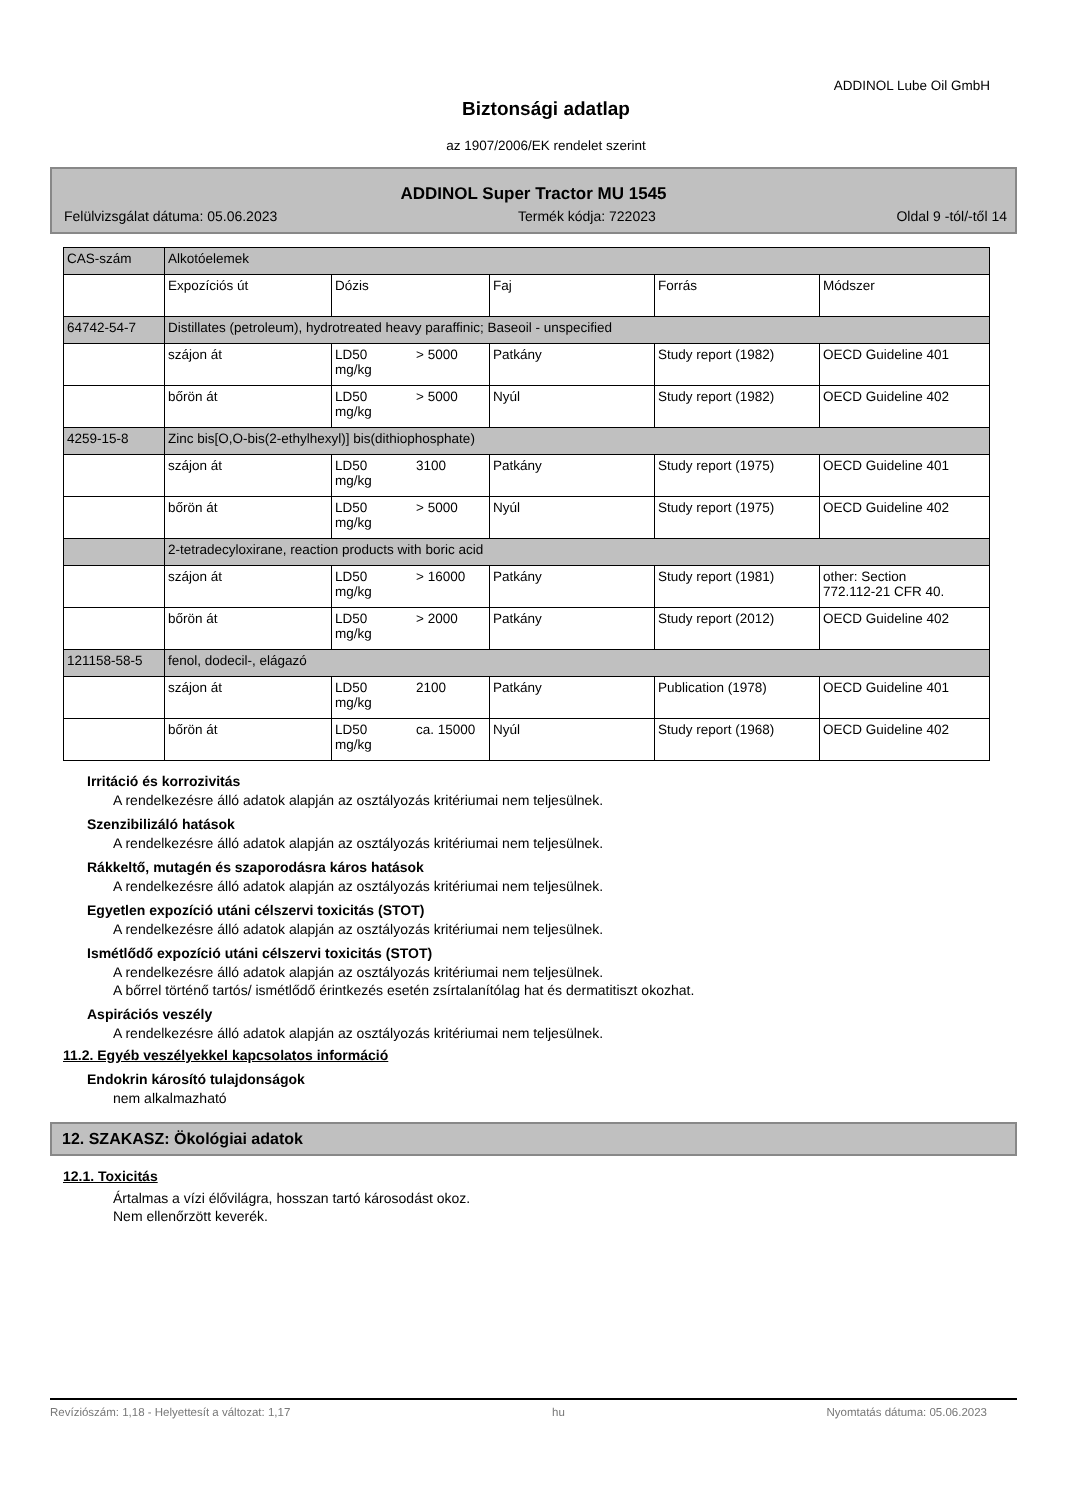ADDINOL Lube Oil GmbH
Biztonsági adatlap
az 1907/2006/EK rendelet szerint
ADDINOL Super Tractor MU 1545
Felülvizsgálat dátuma: 05.06.2023 Termék kódja: 722023 Oldal 9 -tól/-től 14
| CAS-szám | Alkotóelemek | | | | | |
| | Expozíciós út | Dózis | | Faj | Forrás | Módszer |
| 64742-54-7 | Distillates (petroleum), hydrotreated heavy paraffinic; Baseoil - unspecified | | | | | |
| | szájon át | LD50 mg/kg | > 5000 | Patkány | Study report (1982) | OECD Guideline 401 |
| | bőrön át | LD50 mg/kg | > 5000 | Nyúl | Study report (1982) | OECD Guideline 402 |
| 4259-15-8 | Zinc bis[O,O-bis(2-ethylhexyl)] bis(dithiophosphate) | | | | | |
| | szájon át | LD50 mg/kg | 3100 | Patkány | Study report (1975) | OECD Guideline 401 |
| | bőrön át | LD50 mg/kg | > 5000 | Nyúl | Study report (1975) | OECD Guideline 402 |
| | 2-tetradecyloxirane, reaction products with boric acid | | | | | |
| | szájon át | LD50 mg/kg | > 16000 | Patkány | Study report (1981) | other: Section 772.112-21 CFR 40. |
| | bőrön át | LD50 mg/kg | > 2000 | Patkány | Study report (2012) | OECD Guideline 402 |
| 121158-58-5 | fenol, dodecil-, elágazó | | | | | |
| | szájon át | LD50 mg/kg | 2100 | Patkány | Publication (1978) | OECD Guideline 401 |
| | bőrön át | LD50 mg/kg | ca. 15000 | Nyúl | Study report (1968) | OECD Guideline 402 |
Irritáció és korrozivitás
A rendelkezésre álló adatok alapján az osztályozás kritériumai nem teljesülnek.
Szenzibilizáló hatások
A rendelkezésre álló adatok alapján az osztályozás kritériumai nem teljesülnek.
Rákkeltő, mutagén és szaporodásra káros hatások
A rendelkezésre álló adatok alapján az osztályozás kritériumai nem teljesülnek.
Egyetlen expozíció utáni célszervi toxicitás (STOT)
A rendelkezésre álló adatok alapján az osztályozás kritériumai nem teljesülnek.
Ismétlődő expozíció utáni célszervi toxicitás (STOT)
A rendelkezésre álló adatok alapján az osztályozás kritériumai nem teljesülnek.
A bőrrel történő tartós/ ismétlődő érintkezés esetén zsírtalanítólag hat és dermatitiszt okozhat.
Aspirációs veszély
A rendelkezésre álló adatok alapján az osztályozás kritériumai nem teljesülnek.
11.2. Egyéb veszélyekkel kapcsolatos információ
Endokrin károsító tulajdonságok
nem alkalmazható
12. SZAKASZ: Ökológiai adatok
12.1. Toxicitás
Ártalmas a vízi élővilágra, hosszan tartó károsodást okoz.
Nem ellenőrzött keverék.
Revízió​szám: 1,18 - Helyettesít a változat: 1,17 hu Nyomtatás dátuma: 05.06.2023